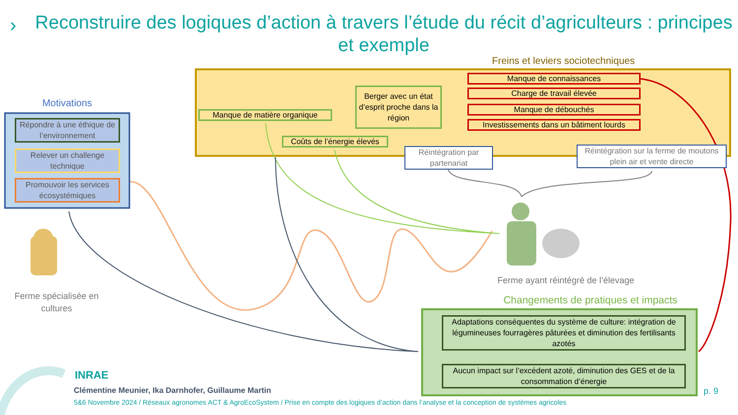›
Reconstruire des logiques d’action à travers l’étude du récit d’agriculteurs : principes et exemple
Freins et leviers sociotechniques
Manque de connaissances
Charge de travail élevée
Manque de débouchés
Investissements dans un bâtiment lourds
Berger avec un état d’esprit proche dans la région
Manque de matière organique
Coûts de l’énergie élevés
Réintégration par partenariat
Réintégration sur la ferme de moutons plein air et vente directe
Motivations
Répondre à une éthique de l’environnement
Relever un challenge technique
Promouvoir les services écosystémiques
Ferme spécialisée en cultures
Ferme ayant réintégré de l’élevage
Changements de pratiques et impacts
Adaptations conséquentes du système de culture: intégration de légumineuses fourragères pâturées et diminution des fertilisants azotés
Aucun impact sur l’excédent azoté, diminution des GES et de la consommation d’énergie
INRAE
Clémentine Meunier, Ika Darnhofer, Guillaume Martin
5&6 Novembre 2024 / Réseaux agronomes ACT & AgroEcoSystem / Prise en compte des logiques d’action dans l’analyse et la conception de systèmes agricoles
p. 9